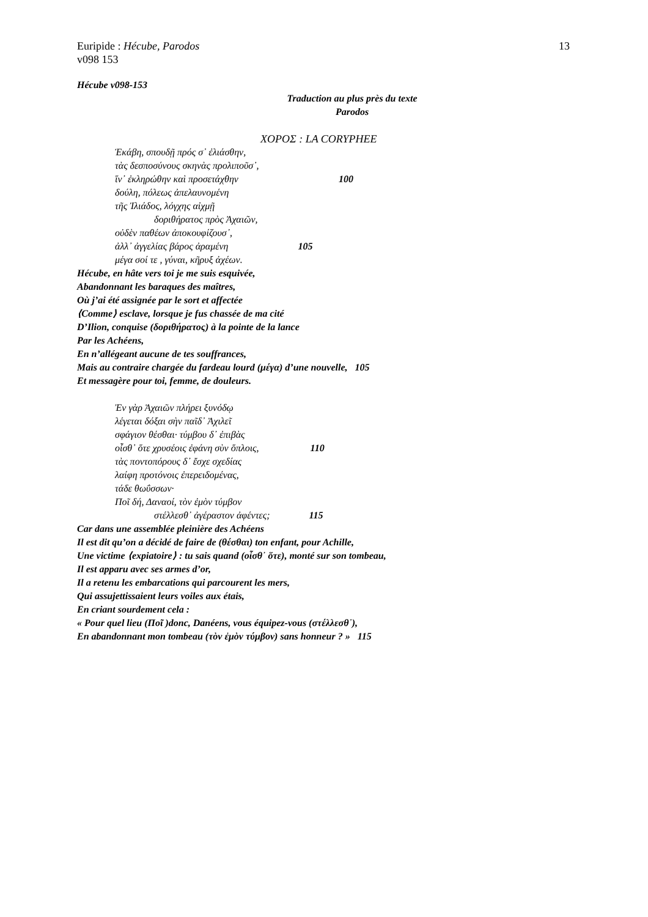13 Euripide : Hécube, Parodos
v098 153
Hécube v098-153
Traduction au plus près du texte
Parodos
ΧΟΡΟΣ : LA CORYPHEE
Ἑκάβη, σπουδῇ πρός σ᾽ ἐλιάσθην,
τὰς δεσποσύνους σκηνὰς προλιποῦσ᾽,
ἵν᾽ ἐκληρώθην καὶ προσετάχθην 100
δούλη, πόλεως ἀπελαυνομένη
τῆς Ἰλιάδος, λόγχης αἰχμῇ
δοριθήρατος πρὸς Ἀχαιῶν,
οὐδὲν παθέων ἀποκουφίζουσ᾽,
ἀλλ᾽ ἀγγελίας βάρος ἀραμένη 105
μέγα σοί τε , γύναι, κῆρυξ ἀχέων.
Hécube, en hâte vers toi je me suis esquivée,
Abandonnant les baraques des maîtres,
Où j’ai été assignée par le sort et affectée
⟨Comme⟩ esclave, lorsque je fus chassée de ma cité
D’Ilion, conquise (δοριθήρατος) à la pointe de la lance
Par les Achéens,
En n’allégeant aucune de tes souffrances,
Mais au contraire chargée du fardeau lourd (μέγα) d’une nouvelle, 105
Et messagère pour toi, femme, de douleurs.
Ἐν γὰρ Ἀχαιῶν πλήρει ξυνόδῳ
λέγεται δόξαι σὴν παῖδ᾽ Ἀχιλεῖ
σφάγιον θέσθαι· τύμβου δ᾽ ἐπιβὰς
οἶσθ᾽ ὅτε χρυσέοις ἐφάνη σὺν ὅπλοις, 110
τὰς ποντοπόρους δ᾽ ἔσχε σχεδίας
λαίφη προτόνοις ἐπερειδομένας,
τάδε θωΰσσων·
Ποῖ δή, Δαναοί, τὸν ἐμὸν τύμβον
στέλλεσθ᾽ ἀγέραστον ἀφέντες; 115
Car dans une assemblée pleinière des Achéens
Il est dit qu’on a décidé de faire de (θέσθαι) ton enfant, pour Achille,
Une victime ⟨expiatoire⟩ : tu sais quand (οἶσθ᾽ ὅτε), monté sur son tombeau,
Il est apparu avec ses armes d’or,
Il a retenu les embarcations qui parcourent les mers,
Qui assujettissaient leurs voiles aux étais,
En criant sourdement cela :
« Pour quel lieu (Ποῖ )donc, Danéens, vous équipez-vous (στέλλεσθ᾽),
En abandonnant mon tombeau (τὸν ἐμὸν τύμβον) sans honneur ? » 115